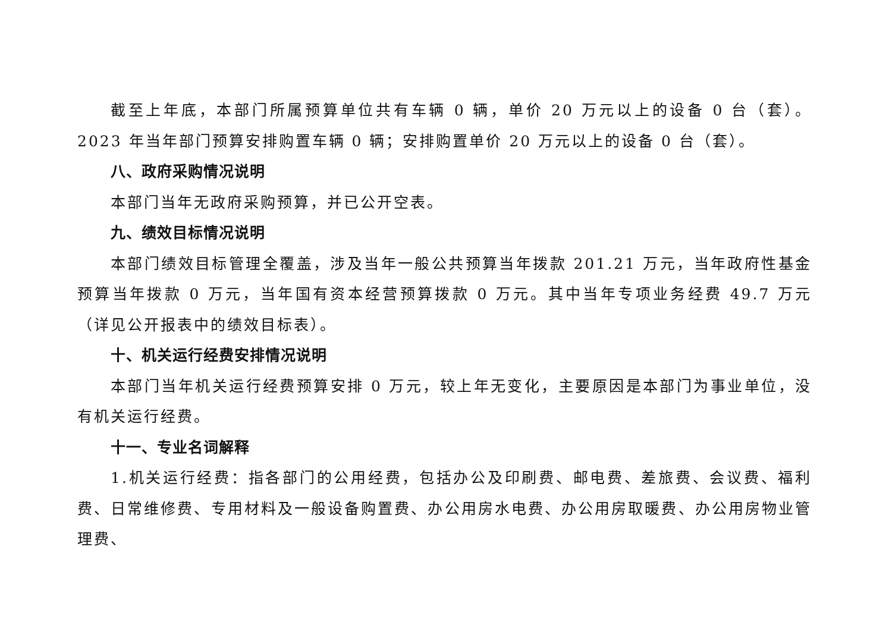截至上年底，本部门所属预算单位共有车辆 0 辆，单价 20 万元以上的设备 0 台（套）。2023 年当年部门预算安排购置车辆 0 辆；安排购置单价 20 万元以上的设备 0 台（套）。
八、政府采购情况说明
本部门当年无政府采购预算，并已公开空表。
九、绩效目标情况说明
本部门绩效目标管理全覆盖，涉及当年一般公共预算当年拨款 201.21 万元，当年政府性基金预算当年拨款 0 万元，当年国有资本经营预算拨款 0 万元。其中当年专项业务经费 49.7 万元（详见公开报表中的绩效目标表）。
十、机关运行经费安排情况说明
本部门当年机关运行经费预算安排 0 万元，较上年无变化，主要原因是本部门为事业单位，没有机关运行经费。
十一、专业名词解释
1.机关运行经费：指各部门的公用经费，包括办公及印刷费、邮电费、差旅费、会议费、福利费、日常维修费、专用材料及一般设备购置费、办公用房水电费、办公用房取暖费、办公用房物业管理费、